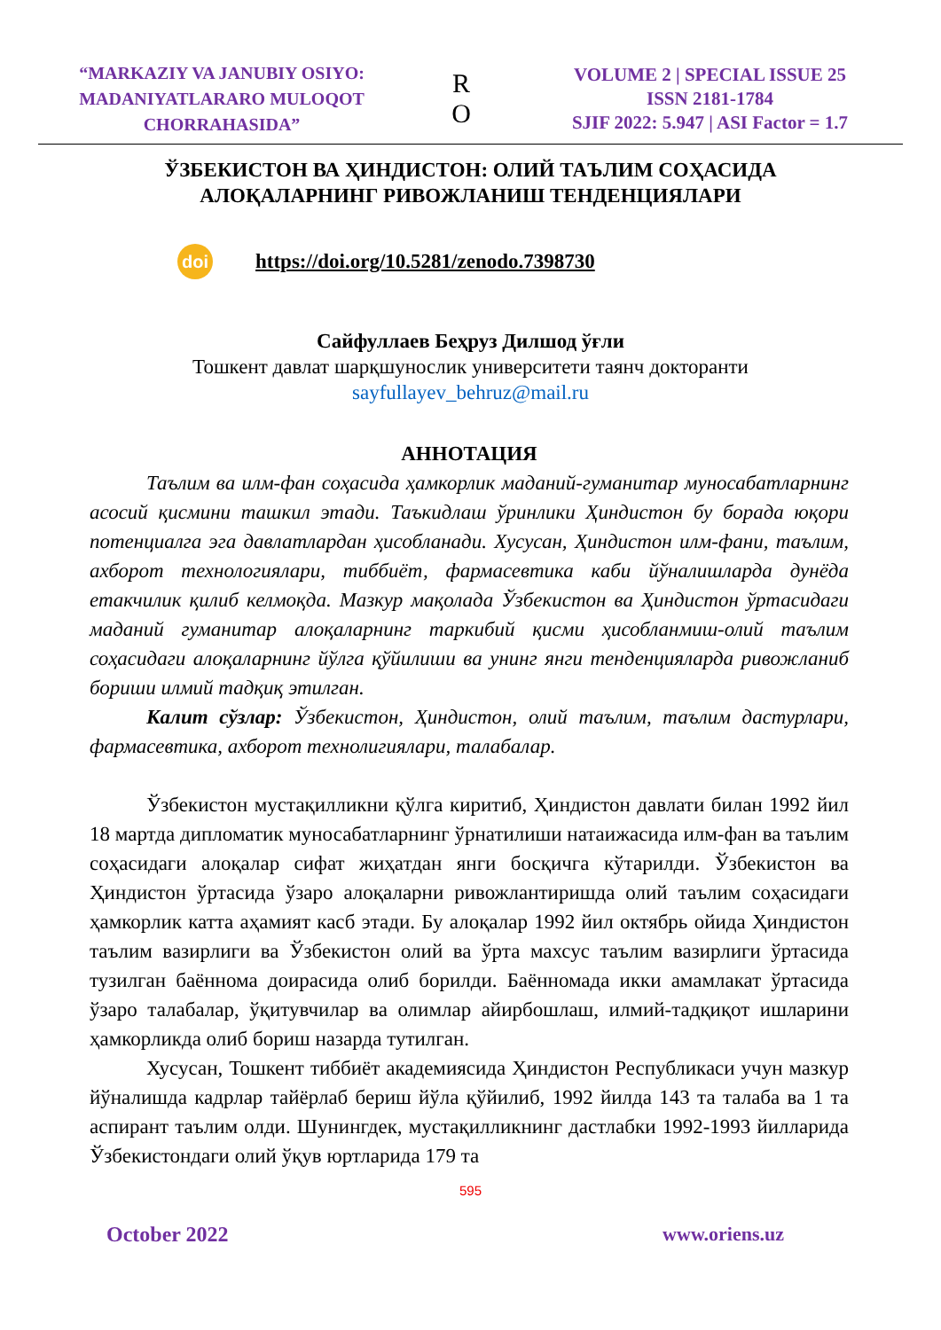“MARKAZIY VA JANUBIY OSIYO:
MADANIYATLARARO MULOQOT
CHORRAHASIDA”
R
O
VOLUME 2 | SPECIAL ISSUE 25
ISSN 2181-1784
SJIF 2022: 5.947 | ASI Factor = 1.7
ЎЗБЕКИСТОН ВА ҲИНДИСТОН: ОЛИЙ ТАЪЛИМ СОҲАСИДА
АЛОҚАЛАРНИНГ РИВОЖЛАНИШ ТЕНДЕНЦИЯЛАРИ
doi https://doi.org/10.5281/zenodo.7398730
Сайфуллаев Беҳруз Дилшод ўғли
Тошкент давлат шарқшунослик университети таянч докторанти
sayfullayev_behruz@mail.ru
АННОТАЦИЯ
Таълим ва илм-фан соҳасида ҳамкорлик маданий-гуманитар муносабатларнинг асосий қисмини ташкил этади. Таъкидлаш ўринлики Ҳиндистон бу борада юқори потенциалга эга давлатлардан ҳисобланади. Хусусан, Ҳиндистон илм-фани, таълим, ахборот технологиялари, тиббиёт, фармасевтика каби йўналишларда дунёда етакчилик қилиб келмоқда. Мазкур мақолада Ўзбекистон ва Ҳиндистон ўртасидаги маданий гуманитар алоқаларнинг таркибий қисми ҳисобланмиш-олий таълим соҳасидаги алоқаларнинг йўлга қўйилиши ва унинг янги тенденцияларда ривожланиб бориши илмий тадқиқ этилган.
Калит сўзлар: Ўзбекистон, Ҳиндистон, олий таълим, таълим дастурлари, фармасевтика, ахборот технолигиялари, талабалар.
Ўзбекистон мустақилликни қўлга киритиб, Ҳиндистон давлати билан 1992 йил 18 мартда дипломатик муносабатларнинг ўрнатилиши натаижасида илм-фан ва таълим соҳасидаги алоқалар сифат жиҳатдан янги босқичга кўтарилди. Ўзбекистон ва Ҳиндистон ўртасида ўзаро алоқаларни ривожлантиришда олий таълим соҳасидаги ҳамкорлик катта аҳамият касб этади. Бу алоқалар 1992 йил октябрь ойида Ҳиндистон таълим вазирлиги ва Ўзбекистон олий ва ўрта махсус таълим вазирлиги ўртасида тузилган баённома доирасида олиб борилди. Баённомада икки амамлакат ўртасида ўзаро талабалар, ўқитувчилар ва олимлар айирбошлаш, илмий-тадқиқот ишларини ҳамкорликда олиб бориш назарда тутилган.
Хусусан, Тошкент тиббиёт академиясида Ҳиндистон Республикаси учун мазкур йўналишда кадрлар тайёрлаб бериш йўла қўйилиб, 1992 йилда 143 та талаба ва 1 та аспирант таълим олди. Шунингдек, мустақилликнинг дастлабки 1992-1993 йилларида Ўзбекистондаги олий ўқув юртларида 179 та
595
October 2022 www.oriens.uz